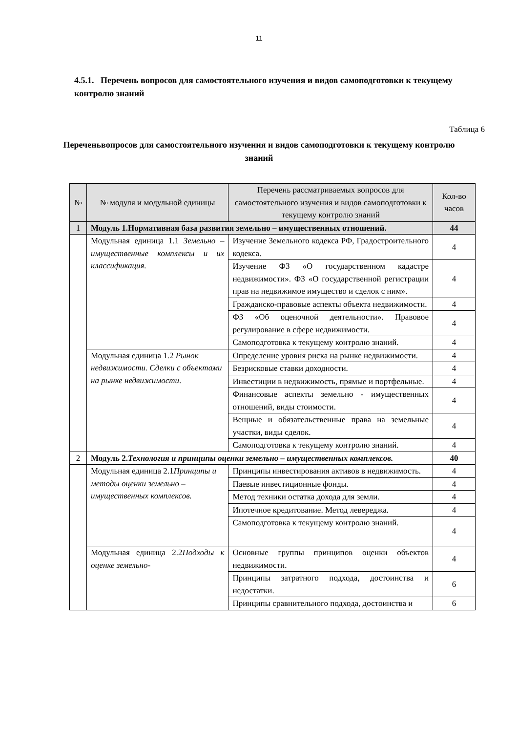11
4.5.1. Перечень вопросов для самостоятельного изучения и видов самоподготовки к текущему контролю знаний
Таблица 6
Переченьвопросов для самостоятельного изучения и видов самоподготовки к текущему контролю знаний
| № | № модуля и модульной единицы | Перечень рассматриваемых вопросов для самостоятельного изучения и видов самоподготовки к текущему контролю знаний | Кол-во часов |
| --- | --- | --- | --- |
| 1 | Модуль 1.Нормативная база развития земельно – имущественных отношений. | | 44 |
| | Модульная единица 1.1 Земельно – имущественные комплексы и их классификация. | Изучение Земельного кодекса РФ, Градостроительного кодекса. | 4 |
| | | Изучение ФЗ «О государственном кадастре недвижимости». ФЗ «О государственной регистрации прав на недвижимое имущество и сделок с ним». | 4 |
| | | Гражданско-правовые аспекты объекта недвижимости. | 4 |
| | | ФЗ «Об оценочной деятельности». Правовое регулирование в сфере недвижимости. | 4 |
| | | Самоподготовка к текущему контролю знаний. | 4 |
| | Модульная единица 1.2 Рынок недвижимости. Сделки с объектами на рынке недвижимости . | Определение уровня риска на рынке недвижимости. | 4 |
| | | Безрисковые ставки доходности. | 4 |
| | | Инвестиции в недвижимость, прямые и портфельные. | 4 |
| | | Финансовые аспекты земельно - имущественных отношений, виды стоимости. | 4 |
| | | Вещные и обязательственные права на земельные участки, виды сделок. | 4 |
| | | Самоподготовка к текущему контролю знаний. | 4 |
| 2 | Модуль 2. Технология и принципы оценки земельно – имущественных комплексов. | | 40 |
| | Модульная единица 2.1 Принципы и методы оценки земельно – имущественных комплексов. | Принципы инвестирования активов в недвижимость. | 4 |
| | | Паевые инвестиционные фонды. | 4 |
| | | Метод техники остатка дохода для земли. | 4 |
| | | Ипотечное кредитование. Метод левереджа. | 4 |
| | | Самоподготовка к текущему контролю знаний. | 4 |
| | Модульная единица 2.2 Подходы к оценке земельно- | Основные группы принципов оценки объектов недвижимости. | 4 |
| | | Принципы затратного подхода, достоинства и недостатки. | 6 |
| | | Принципы сравнительного подхода, достоинства и | 6 |